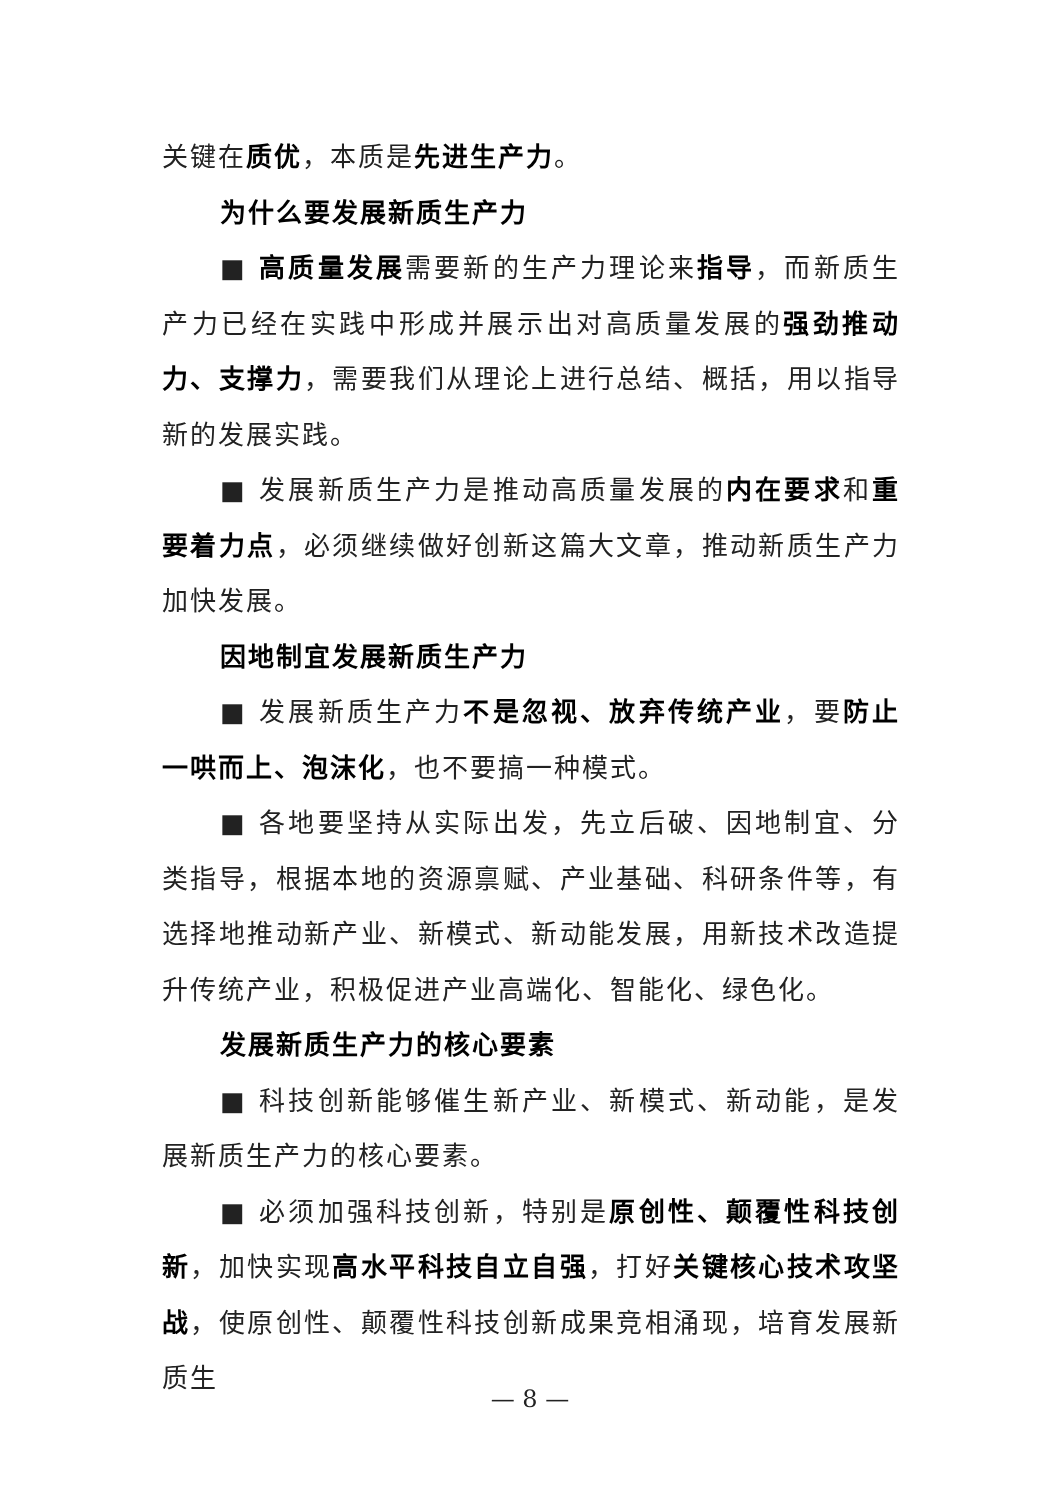关键在质优，本质是先进生产力。
为什么要发展新质生产力
■ 高质量发展需要新的生产力理论来指导，而新质生产力已经在实践中形成并展示出对高质量发展的强劲推动力、支撑力，需要我们从理论上进行总结、概括，用以指导新的发展实践。
■ 发展新质生产力是推动高质量发展的内在要求和重要着力点，必须继续做好创新这篇大文章，推动新质生产力加快发展。
因地制宜发展新质生产力
■ 发展新质生产力不是忽视、放弃传统产业，要防止一哄而上、泡沫化，也不要搞一种模式。
■ 各地要坚持从实际出发，先立后破、因地制宜、分类指导，根据本地的资源禀赋、产业基础、科研条件等，有选择地推动新产业、新模式、新动能发展，用新技术改造提升传统产业，积极促进产业高端化、智能化、绿色化。
发展新质生产力的核心要素
■ 科技创新能够催生新产业、新模式、新动能，是发展新质生产力的核心要素。
■ 必须加强科技创新，特别是原创性、颠覆性科技创新，加快实现高水平科技自立自强，打好关键核心技术攻坚战，使原创性、颠覆性科技创新成果竞相涌现，培育发展新质生
— 8 —